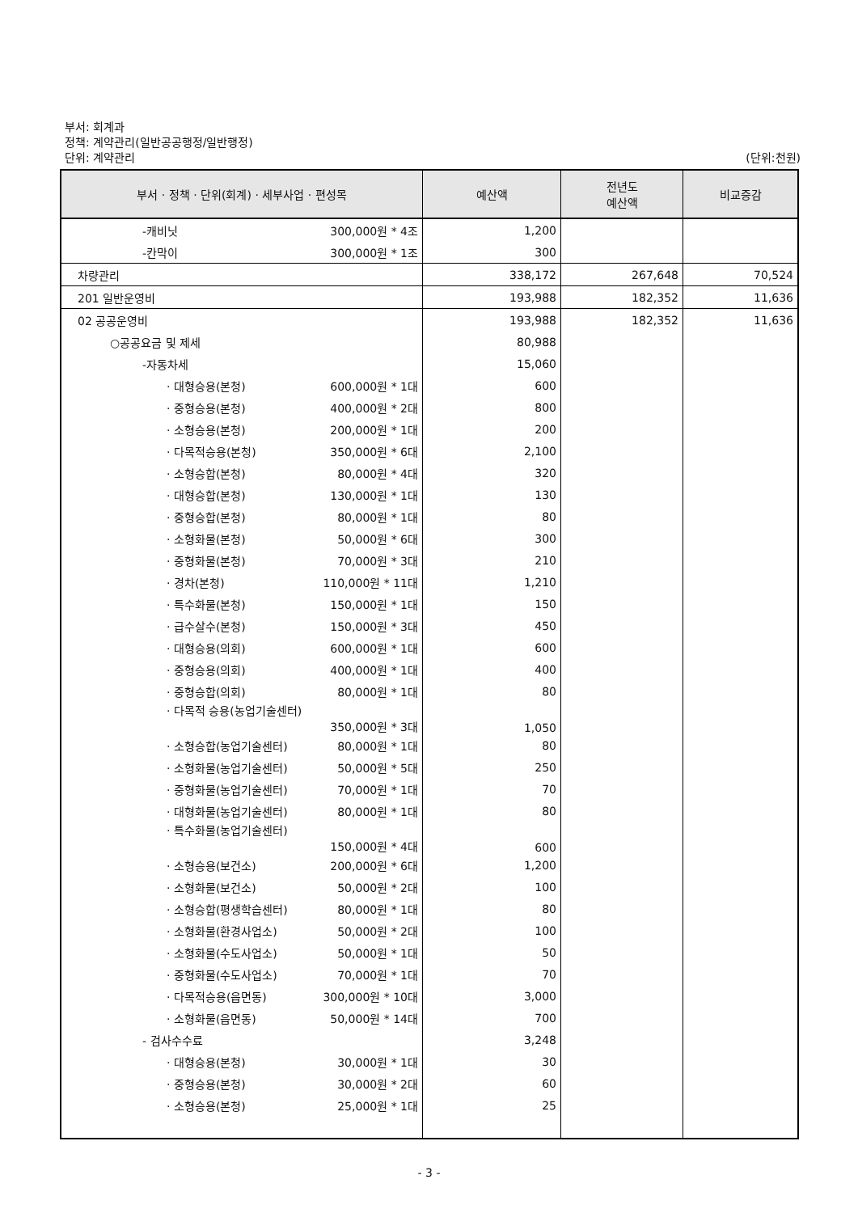부서: 회계과
정책: 계약관리(일반공공행정/일반행정)
단위: 계약관리 (단위:천원)
| 부서 · 정책 · 단위(회계) · 세부사업 · 편성목 | 예산액 | 전년도 예산액 | 비교증감 |
| --- | --- | --- | --- |
| -캐비닛 300,000원 * 4조 | 1,200 | | |
| -칸막이 300,000원 * 1조 | 300 | | |
| 차량관리 | 338,172 | 267,648 | 70,524 |
| 201 일반운영비 | 193,988 | 182,352 | 11,636 |
| 02 공공운영비 | 193,988 | 182,352 | 11,636 |
| ○공공요금 및 제세 | 80,988 | | |
| -자동차세 | 15,060 | | |
| · 대형승용(본청) 600,000원 * 1대 | 600 | | |
| · 중형승용(본청) 400,000원 * 2대 | 800 | | |
| · 소형승용(본청) 200,000원 * 1대 | 200 | | |
| · 다목적승용(본청) 350,000원 * 6대 | 2,100 | | |
| · 소형승합(본청) 80,000원 * 4대 | 320 | | |
| · 대형승합(본청) 130,000원 * 1대 | 130 | | |
| · 중형승합(본청) 80,000원 * 1대 | 80 | | |
| · 소형화물(본청) 50,000원 * 6대 | 300 | | |
| · 중형화물(본청) 70,000원 * 3대 | 210 | | |
| · 경차(본청) 110,000원 * 11대 | 1,210 | | |
| · 특수화물(본청) 150,000원 * 1대 | 150 | | |
| · 급수살수(본청) 150,000원 * 3대 | 450 | | |
| · 대형승용(의회) 600,000원 * 1대 | 600 | | |
| · 중형승용(의회) 400,000원 * 1대 | 400 | | |
| · 중형승합(의회) 80,000원 * 1대 | 80 | | |
| · 다목적 승용(농업기술센터) 350,000원 * 3대 | 1,050 | | |
| · 소형승합(농업기술센터) 80,000원 * 1대 | 80 | | |
| · 소형화물(농업기술센터) 50,000원 * 5대 | 250 | | |
| · 중형화물(농업기술센터) 70,000원 * 1대 | 70 | | |
| · 대형화물(농업기술센터) 80,000원 * 1대 | 80 | | |
| · 특수화물(농업기술센터) 150,000원 * 4대 | 600 | | |
| · 소형승용(보건소) 200,000원 * 6대 | 1,200 | | |
| · 소형화물(보건소) 50,000원 * 2대 | 100 | | |
| · 소형승합(평생학습센터) 80,000원 * 1대 | 80 | | |
| · 소형화물(환경사업소) 50,000원 * 2대 | 100 | | |
| · 소형화물(수도사업소) 50,000원 * 1대 | 50 | | |
| · 중형화물(수도사업소) 70,000원 * 1대 | 70 | | |
| · 다목적승용(읍면동) 300,000원 * 10대 | 3,000 | | |
| · 소형화물(읍면동) 50,000원 * 14대 | 700 | | |
| - 검사수수료 | 3,248 | | |
| · 대형승용(본청) 30,000원 * 1대 | 30 | | |
| · 중형승용(본청) 30,000원 * 2대 | 60 | | |
| · 소형승용(본청) 25,000원 * 1대 | 25 | | |
- 3 -